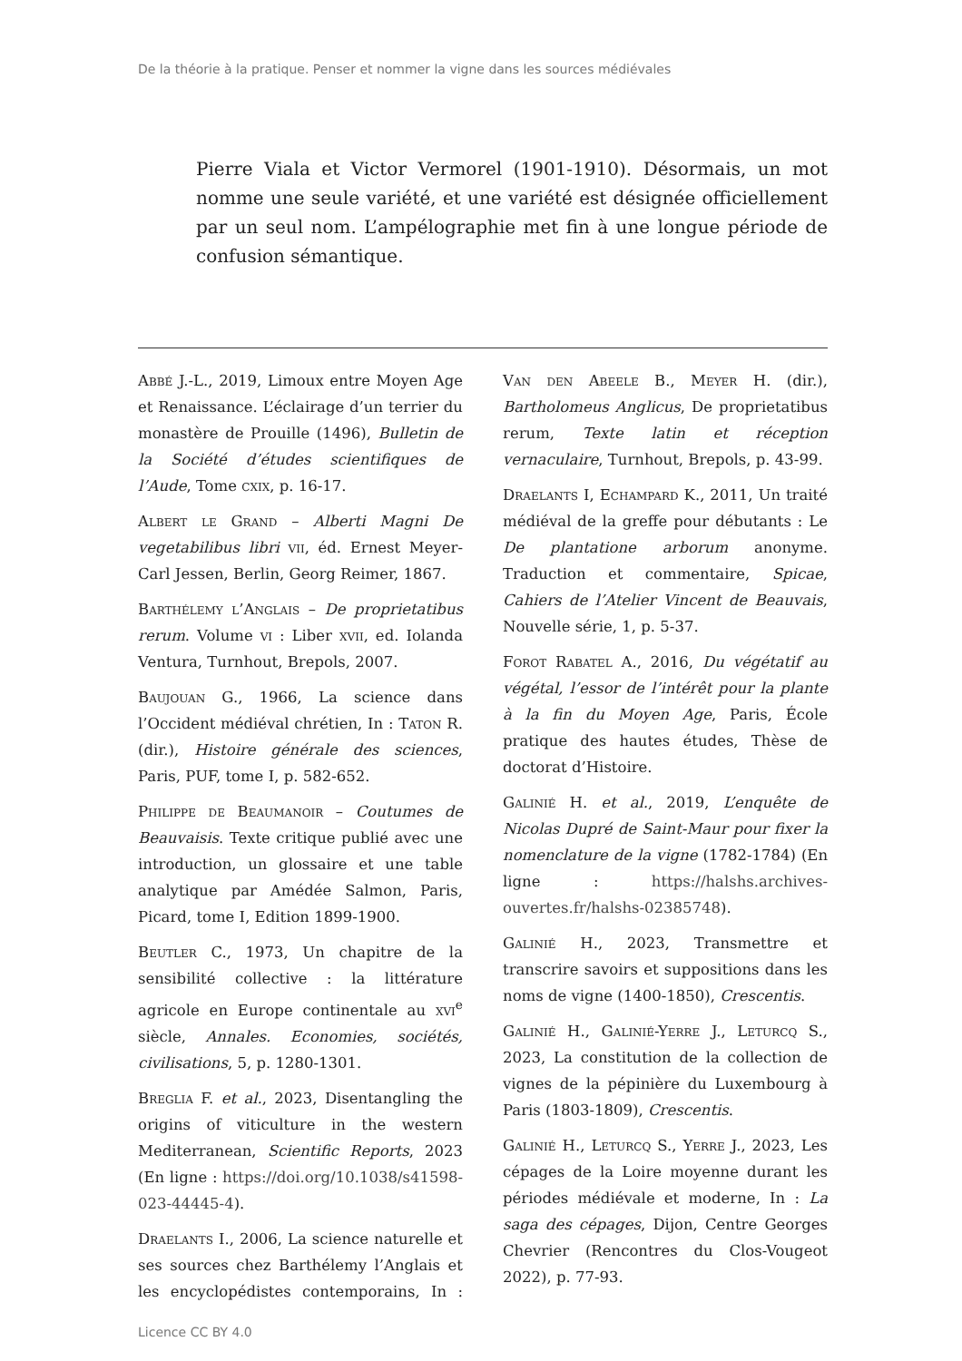De la théorie à la pratique. Penser et nommer la vigne dans les sources médiévales
Pierre Viala et Victor Vermorel (1901-1910). Désormais, un mot nomme une seule variété, et une variété est désignée officiellement par un seul nom. L’ampélographie met fin à une longue période de confusion sémantique.
Abbé J.-L., 2019, Limoux entre Moyen Age et Renaissance. L’éclairage d’un terrier du monastère de Prouille (1496), Bulletin de la Société d’études scientifiques de l’Aude, Tome cxix, p. 16-17.
Albert le Grand – Alberti Magni De vegetabilibus libri vii, éd. Ernest Meyer-Carl Jessen, Berlin, Georg Reimer, 1867.
Barthélemy l’Anglais – De proprietatibus rerum. Volume vi : Liber xvii, ed. Iolanda Ventura, Turnhout, Brepols, 2007.
Baujouan G., 1966, La science dans l’Occident médiéval chrétien, In : Taton R. (dir.), Histoire générale des sciences, Paris, PUF, tome I, p. 582-652.
Philippe de Beaumanoir – Coutumes de Beauvaisis. Texte critique publié avec une introduction, un glossaire et une table analytique par Amédée Salmon, Paris, Picard, tome I, Edition 1899-1900.
Beutler C., 1973, Un chapitre de la sensibilité collective : la littérature agricole en Europe continentale au xvi<sup>e</sup> siècle, Annales. Economies, sociétés, civilisations, 5, p. 1280-1301.
Breglia F. et al., 2023, Disentangling the origins of viticulture in the western Mediterranean, Scientific Reports, 2023 (En ligne : https://doi.org/10.1038/s41598-023-44445-4).
Draelants I., 2006, La science naturelle et ses sources chez Barthélemy l’Anglais et les encyclopédistes contemporains, In : Van den Abeele B., Meyer H. (dir.), Bartholomeus Anglicus, De proprietatibus rerum, Texte latin et réception vernaculaire, Turnhout, Brepols, p. 43-99.
Draelants I, Echampard K., 2011, Un traité médiéval de la greffe pour débutants : Le De plantatione arborum anonyme. Traduction et commentaire, Spicae, Cahiers de l’Atelier Vincent de Beauvais, Nouvelle série, 1, p. 5-37.
Forot Rabatel A., 2016, Du végétatif au végétal, l’essor de l’intérêt pour la plante à la fin du Moyen Age, Paris, École pratique des hautes études, Thèse de doctorat d’Histoire.
Galinié H. et al., 2019, L’enquête de Nicolas Dupré de Saint-Maur pour fixer la nomenclature de la vigne (1782-1784) (En ligne : https://halshs.archives-ouvertes.fr/halshs-02385748).
Galinié H., 2023, Transmettre et transcrire savoirs et suppositions dans les noms de vigne (1400-1850), Crescentis.
Galinié H., Galinié-Yerre J., Leturcq S., 2023, La constitution de la collection de vignes de la pépinière du Luxembourg à Paris (1803-1809), Crescentis.
Galinié H., Leturcq S., Yerre J., 2023, Les cépages de la Loire moyenne durant les périodes médiévale et moderne, In : La saga des cépages, Dijon, Centre Georges Chevrier (Rencontres du Clos-Vougeot 2022), p. 77-93.
Licence CC BY 4.0